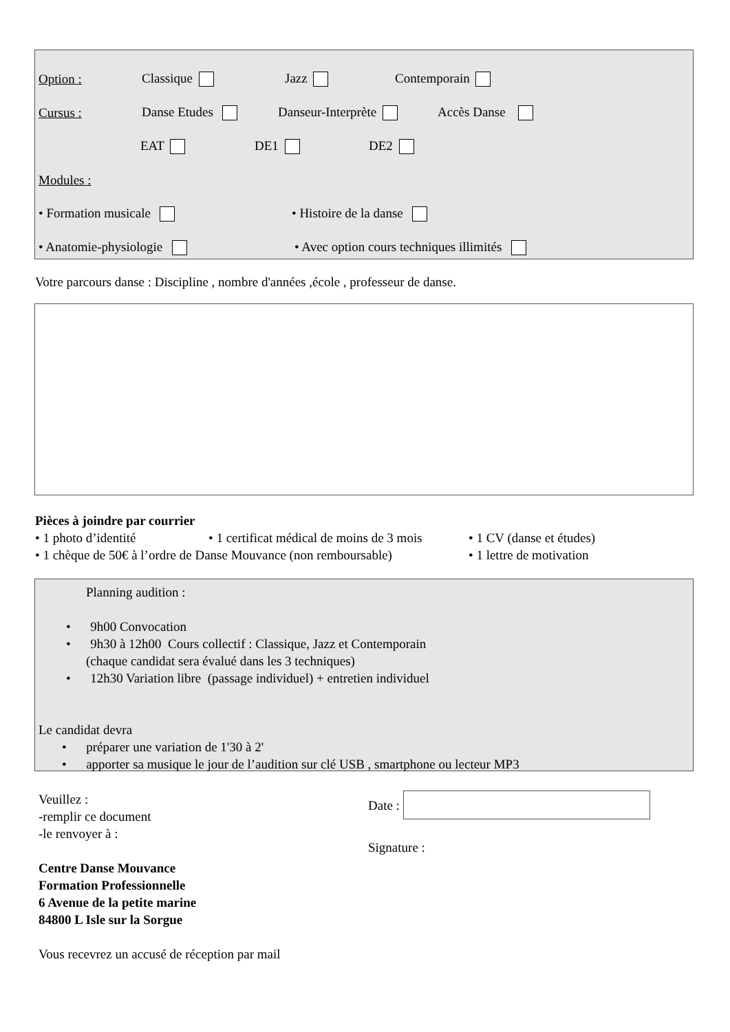Option : Classique Jazz Contemporain
Cursus : Danse Etudes Danseur-Interprète Accès Danse
EAT DE1 DE2
Modules :
• Formation musicale • Histoire de la danse
• Anatomie-physiologie • Avec option cours techniques illimités
Votre parcours danse : Discipline , nombre d'années ,école , professeur de danse.
Pièces à joindre par courrier
• 1 photo d’identité • 1 certificat médical de moins de 3 mois • 1 CV (danse et études)
• 1 chèque de 50€ à l’ordre de Danse Mouvance (non remboursable) • 1 lettre de motivation
Planning audition :
• 9h00 Convocation
• 9h30 à 12h00 Cours collectif : Classique, Jazz et Contemporain
(chaque candidat sera évalué dans les 3 techniques)
• 12h30 Variation libre (passage individuel) + entretien individuel
Le candidat devra
• préparer une variation de 1'30 à 2'
• apporter sa musique le jour de l’audition sur clé USB , smartphone ou lecteur MP3
Veuillez :
-remplir ce document
-le renvoyer à :
Centre Danse Mouvance
Formation Professionnelle
6 Avenue de la petite marine
84800 L Isle sur la Sorgue
Vous recevrez un accusé de réception par mail
Date :
Signature :